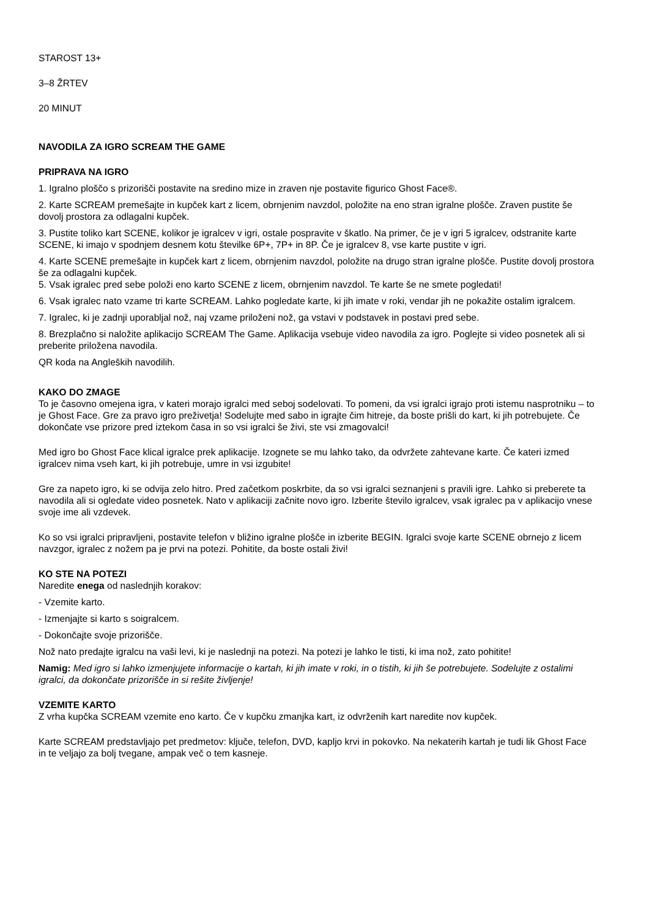STAROST 13+
3–8 ŽRTEV
20 MINUT
NAVODILA ZA IGRO SCREAM THE GAME
PRIPRAVA NA IGRO
1. Igralno ploščo s prizorišči postavite na sredino mize in zraven nje postavite figurico Ghost Face®.
2. Karte SCREAM premešajte in kupček kart z licem, obrnjenim navzdol, položite na eno stran igralne plošče. Zraven pustite še dovolj prostora za odlagalni kupček.
3. Pustite toliko kart SCENE, kolikor je igralcev v igri, ostale pospravite v škatlo. Na primer, če je v igri 5 igralcev, odstranite karte SCENE, ki imajo v spodnjem desnem kotu številke 6P+, 7P+ in 8P. Če je igralcev 8, vse karte pustite v igri.
4. Karte SCENE premešajte in kupček kart z licem, obrnjenim navzdol, položite na drugo stran igralne plošče. Pustite dovolj prostora še za odlagalni kupček.
5. Vsak igralec pred sebe položi eno karto SCENE z licem, obrnjenim navzdol. Te karte še ne smete pogledati!
6. Vsak igralec nato vzame tri karte SCREAM. Lahko pogledate karte, ki jih imate v roki, vendar jih ne pokažite ostalim igralcem.
7. Igralec, ki je zadnji uporabljal nož, naj vzame priloženi nož, ga vstavi v podstavek in postavi pred sebe.
8. Brezplačno si naložite aplikacijo SCREAM The Game. Aplikacija vsebuje video navodila za igro. Poglejte si video posnetek ali si preberite priložena navodila.
QR koda na Angleških navodilih.
KAKO DO ZMAGE
To je časovno omejena igra, v kateri morajo igralci med seboj sodelovati. To pomeni, da vsi igralci igrajo proti istemu nasprotniku – to je Ghost Face. Gre za pravo igro preživetja! Sodelujte med sabo in igrajte čim hitreje, da boste prišli do kart, ki jih potrebujete. Če dokončate vse prizore pred iztekom časa in so vsi igralci še živi, ste vsi zmagovalci!
Med igro bo Ghost Face klical igralce prek aplikacije. Izognete se mu lahko tako, da odvržete zahtevane karte. Če kateri izmed igralcev nima vseh kart, ki jih potrebuje, umre in vsi izgubite!
Gre za napeto igro, ki se odvija zelo hitro. Pred začetkom poskrbite, da so vsi igralci seznanjeni s pravili igre. Lahko si preberete ta navodila ali si ogledate video posnetek. Nato v aplikaciji začnite novo igro. Izberite število igralcev, vsak igralec pa v aplikacijo vnese svoje ime ali vzdevek.
Ko so vsi igralci pripravljeni, postavite telefon v bližino igralne plošče in izberite BEGIN. Igralci svoje karte SCENE obrnejo z licem navzgor, igralec z nožem pa je prvi na potezi. Pohitite, da boste ostali živi!
KO STE NA POTEZI
Naredite enega od naslednjih korakov:
- Vzemite karto.
- Izmenjajte si karto s soigralcem.
- Dokončajte svoje prizorišče.
Nož nato predajte igralcu na vaši levi, ki je naslednji na potezi. Na potezi je lahko le tisti, ki ima nož, zato pohitite!
Namig: Med igro si lahko izmenjujete informacije o kartah, ki jih imate v roki, in o tistih, ki jih še potrebujete. Sodelujte z ostalimi igralci, da dokončate prizorišče in si rešite življenje!
VZEMITE KARTO
Z vrha kupčka SCREAM vzemite eno karto. Če v kupčku zmanjka kart, iz odvrženih kart naredite nov kupček.
Karte SCREAM predstavljajo pet predmetov: ključe, telefon, DVD, kapljo krvi in pokovko. Na nekaterih kartah je tudi lik Ghost Face in te veljajo za bolj tvegane, ampak več o tem kasneje.